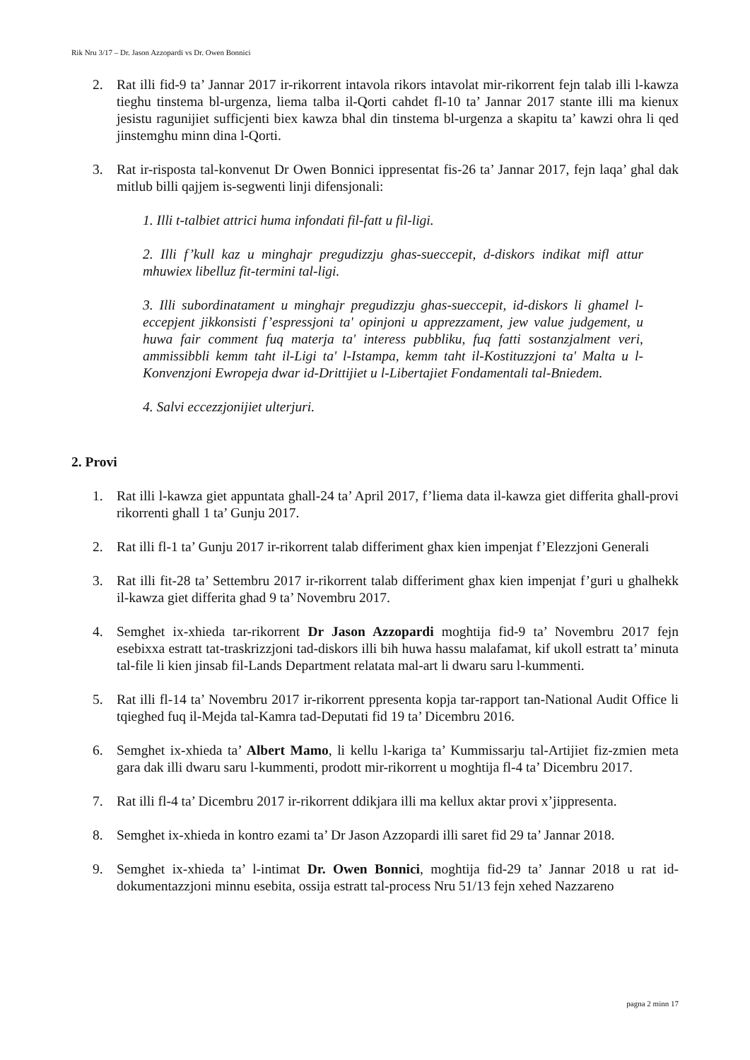Rik Nru 3/17 – Dr. Jason Azzopardi vs Dr. Owen Bonnici
2. Rat illi fid-9 ta’ Jannar 2017 ir-rikorrent intavola rikors intavolat mir-rikorrent fejn talab illi l-kawza tieghu tinstema bl-urgenza, liema talba il-Qorti cahdet fl-10 ta’ Jannar 2017 stante illi ma kienux jesistu ragunijiet sufficjenti biex kawza bhal din tinstema bl-urgenza a skapitu ta’ kawzi ohra li qed jinstemghu minn dina l-Qorti.
3. Rat ir-risposta tal-konvenut Dr Owen Bonnici ippresentat fis-26 ta’ Jannar 2017, fejn laqa’ ghal dak mitlub billi qajjem is-segwenti linji difensjonali:
1. Illi t-talbiet attrici huma infondati fil-fatt u fil-ligi.
2. Illi f’kull kaz u minghajr pregudizzju ghas-sueccepit, d-diskors indikat mifl attur mhuwiex libelluz fit-termini tal-ligi.
3. Illi subordinatament u minghajr pregudizzju ghas-sueccepit, id-diskors li ghamel l-eccepjent jikkonsisti f’espressjoni ta' opinjoni u apprezzament, jew value judgement, u huwa fair comment fuq materja ta' interess pubbliku, fuq fatti sostanzjalment veri, ammissibbli kemm taht il-Ligi ta' l-Istampa, kemm taht il-Kostituzzjoni ta' Malta u l-Konvenzjoni Ewropeja dwar id-Drittijiet u l-Libertajiet Fondamentali tal-Bniedem.
4. Salvi eccezzjonijiet ulterjuri.
2. Provi
1. Rat illi l-kawza giet appuntata ghall-24 ta’ April 2017, f’liema data il-kawza giet differita ghall-provi rikorrenti ghall 1 ta’ Gunju 2017.
2. Rat illi fl-1 ta’ Gunju 2017 ir-rikorrent talab differiment ghax kien impenjat f’Elezzjoni Generali
3. Rat illi fit-28 ta’ Settembru 2017 ir-rikorrent talab differiment ghax kien impenjat f’guri u ghalhekk il-kawza giet differita ghad 9 ta’ Novembru 2017.
4. Semghet ix-xhieda tar-rikorrent Dr Jason Azzopardi moghtija fid-9 ta’ Novembru 2017 fejn esebixxa estratt tat-traskrizzjoni tad-diskors illi bih huwa hassu malafamat, kif ukoll estratt ta’ minuta tal-file li kien jinsab fil-Lands Department relatata mal-art li dwaru saru l-kummenti.
5. Rat illi fl-14 ta’ Novembru 2017 ir-rikorrent ppresenta kopja tar-rapport tan-National Audit Office li tqieghed fuq il-Mejda tal-Kamra tad-Deputati fid 19 ta’ Dicembru 2016.
6. Semghet ix-xhieda ta’ Albert Mamo, li kellu l-kariga ta’ Kummissarju tal-Artijiet fiz-zmien meta gara dak illi dwaru saru l-kummenti, prodott mir-rikorrent u moghtija fl-4 ta’ Dicembru 2017.
7. Rat illi fl-4 ta’ Dicembru 2017 ir-rikorrent ddikjara illi ma kellux aktar provi x’jippresenta.
8. Semghet ix-xhieda in kontro ezami ta’ Dr Jason Azzopardi illi saret fid 29 ta’ Jannar 2018.
9. Semghet ix-xhieda ta’ l-intimat Dr. Owen Bonnici, moghtija fid-29 ta’ Jannar 2018 u rat id-dokumentazzjoni minnu esebita, ossija estratt tal-process Nru 51/13 fejn xehed Nazzareno
pagna 2 minn 17